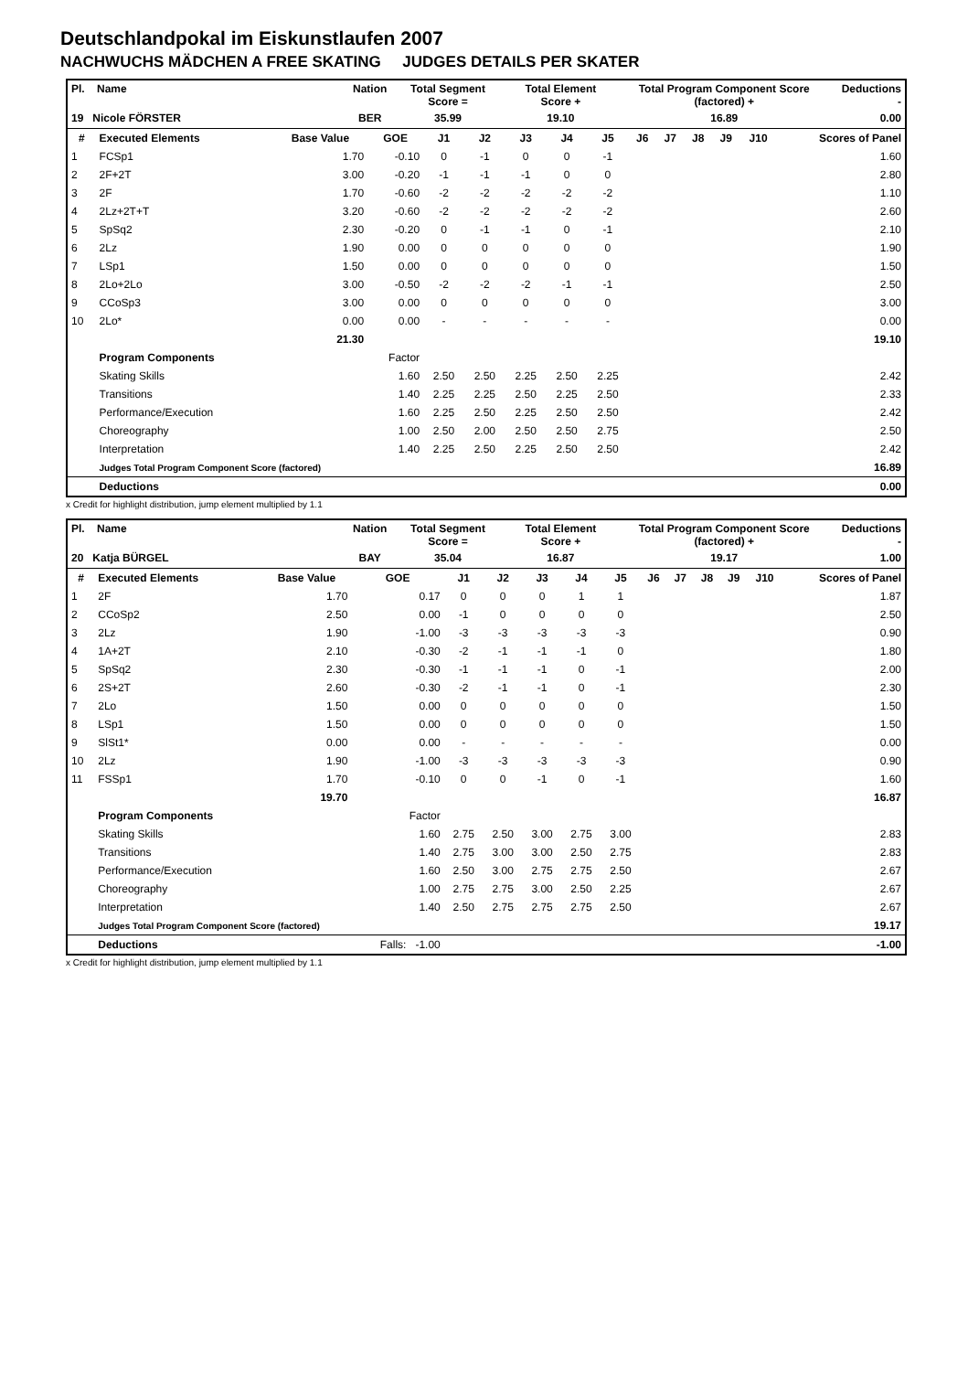Deutschlandpokal im Eiskunstlaufen 2007
NACHWUCHS MÄDCHEN A FREE SKATING JUDGES DETAILS PER SKATER
| Pl. Name | Nation | Total Segment Score = | Total Element Score + | Total Program Component Score (factored) + | Deductions - |
| 19 Nicole FÖRSTER | BER | 35.99 | 19.10 | 16.89 | 0.00 |
| # | Executed Elements | Base Value | GOE | J1 | J2 | J3 | J4 | J5 | J6 | J7 | J8 | J9 | J10 | Scores of Panel |
| --- | --- | --- | --- | --- | --- | --- | --- | --- | --- | --- | --- | --- | --- | --- |
| 1 | FCSp1 | 1.70 | -0.10 | 0 | -1 | 0 | 0 | -1 | | | | | | 1.60 |
| 2 | 2F+2T | 3.00 | -0.20 | -1 | -1 | -1 | 0 | 0 | | | | | | 2.80 |
| 3 | 2F | 1.70 | -0.60 | -2 | -2 | -2 | -2 | -2 | | | | | | 1.10 |
| 4 | 2Lz+2T+T | 3.20 | -0.60 | -2 | -2 | -2 | -2 | -2 | | | | | | 2.60 |
| 5 | SpSq2 | 2.30 | -0.20 | 0 | -1 | -1 | 0 | -1 | | | | | | 2.10 |
| 6 | 2Lz | 1.90 | 0.00 | 0 | 0 | 0 | 0 | 0 | | | | | | 1.90 |
| 7 | LSp1 | 1.50 | 0.00 | 0 | 0 | 0 | 0 | 0 | | | | | | 1.50 |
| 8 | 2Lo+2Lo | 3.00 | -0.50 | -2 | -2 | -2 | -1 | -1 | | | | | | 2.50 |
| 9 | CCoSp3 | 3.00 | 0.00 | 0 | 0 | 0 | 0 | 0 | | | | | | 3.00 |
| 10 | 2Lo* | 0.00 | 0.00 | - | - | - | - | - | | | | | | 0.00 |
| | | 21.30 | | | | | | | | | | | | 19.10 |
| | Program Components | | Factor | | | | | | | | | | | |
| | Skating Skills | | 1.60 | 2.50 | 2.50 | 2.25 | 2.50 | 2.25 | | | | | | 2.42 |
| | Transitions | | 1.40 | 2.25 | 2.25 | 2.50 | 2.25 | 2.50 | | | | | | 2.33 |
| | Performance/Execution | | 1.60 | 2.25 | 2.50 | 2.25 | 2.50 | 2.50 | | | | | | 2.42 |
| | Choreography | | 1.00 | 2.50 | 2.00 | 2.50 | 2.50 | 2.75 | | | | | | 2.50 |
| | Interpretation | | 1.40 | 2.25 | 2.50 | 2.25 | 2.50 | 2.50 | | | | | | 2.42 |
| | Judges Total Program Component Score (factored) | | | | | | | | | | | | | 16.89 |
| | Deductions | | | | | | | | | | | | | 0.00 |
x Credit for highlight distribution, jump element multiplied by 1.1
| Pl. Name | Nation | Total Segment Score = | Total Element Score + | Total Program Component Score (factored) + | Deductions - |
| 20 Katja BÜRGEL | BAY | 35.04 | 16.87 | 19.17 | 1.00 |
| # | Executed Elements | Base Value | GOE | J1 | J2 | J3 | J4 | J5 | J6 | J7 | J8 | J9 | J10 | Scores of Panel |
| --- | --- | --- | --- | --- | --- | --- | --- | --- | --- | --- | --- | --- | --- | --- |
| 1 | 2F | 1.70 | 0.17 | 0 | 0 | 0 | 1 | 1 | | | | | | 1.87 |
| 2 | CCoSp2 | 2.50 | 0.00 | -1 | 0 | 0 | 0 | 0 | | | | | | 2.50 |
| 3 | 2Lz | 1.90 | -1.00 | -3 | -3 | -3 | -3 | -3 | | | | | | 0.90 |
| 4 | 1A+2T | 2.10 | -0.30 | -2 | -1 | -1 | -1 | 0 | | | | | | 1.80 |
| 5 | SpSq2 | 2.30 | -0.30 | -1 | -1 | -1 | 0 | -1 | | | | | | 2.00 |
| 6 | 2S+2T | 2.60 | -0.30 | -2 | -1 | -1 | 0 | -1 | | | | | | 2.30 |
| 7 | 2Lo | 1.50 | 0.00 | 0 | 0 | 0 | 0 | 0 | | | | | | 1.50 |
| 8 | LSp1 | 1.50 | 0.00 | 0 | 0 | 0 | 0 | 0 | | | | | | 1.50 |
| 9 | SlSt1* | 0.00 | 0.00 | - | - | - | - | - | | | | | | 0.00 |
| 10 | 2Lz | 1.90 | -1.00 | -3 | -3 | -3 | -3 | -3 | | | | | | 0.90 |
| 11 | FSSp1 | 1.70 | -0.10 | 0 | 0 | -1 | 0 | -1 | | | | | | 1.60 |
| | | 19.70 | | | | | | | | | | | | 16.87 |
| | Program Components | | Factor | | | | | | | | | | | |
| | Skating Skills | | 1.60 | 2.75 | 2.50 | 3.00 | 2.75 | 3.00 | | | | | | 2.83 |
| | Transitions | | 1.40 | 2.75 | 3.00 | 3.00 | 2.50 | 2.75 | | | | | | 2.83 |
| | Performance/Execution | | 1.60 | 2.50 | 3.00 | 2.75 | 2.75 | 2.50 | | | | | | 2.67 |
| | Choreography | | 1.00 | 2.75 | 2.75 | 3.00 | 2.50 | 2.25 | | | | | | 2.67 |
| | Interpretation | | 1.40 | 2.50 | 2.75 | 2.75 | 2.75 | 2.50 | | | | | | 2.67 |
| | Judges Total Program Component Score (factored) | | | | | | | | | | | | | 19.17 |
| | Deductions | | Falls: -1.00 | | | | | | | | | | | -1.00 |
x Credit for highlight distribution, jump element multiplied by 1.1